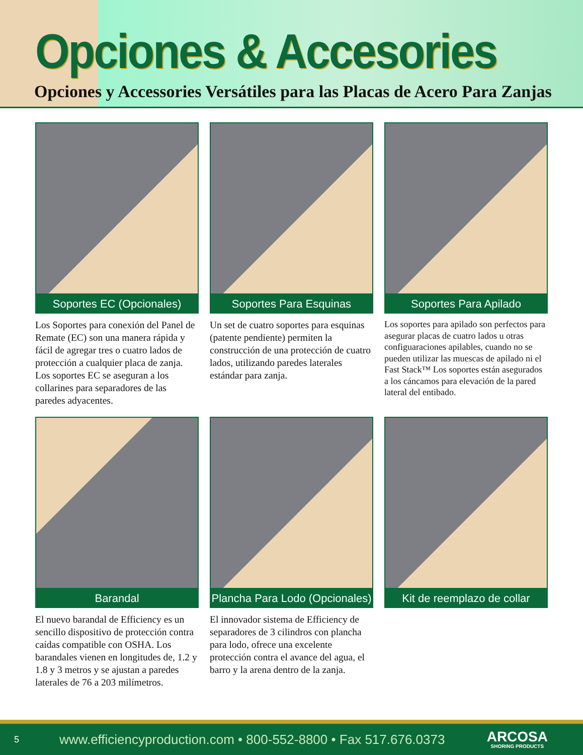Opciones & Accesories
Opciones y Accessories Versátiles para las Placas de Acero Para Zanjas
Soportes EC (Opcionales)
Los Soportes para conexión del Panel de Remate (EC) son una manera rápida y fácil de agregar tres o cuatro lados de protección a cualquier placa de zanja. Los soportes EC se aseguran a los collarines para separadores de las paredes adyacentes.
Soportes Para Esquinas
Un set de cuatro soportes para esquinas (patente pendiente) permiten la construcción de una protección de cuatro lados, utilizando paredes laterales estándar para zanja.
Soportes Para Apilado
Los soportes para apilado son perfectos para asegurar placas de cuatro lados u otras configuaraciones apilables, cuando no se pueden utilizar las muescas de apilado ni el Fast Stack™ Los soportes están asegurados a los cáncamos para elevación de la pared lateral del entibado.
Barandal
El nuevo barandal de Efficiency es un sencillo dispositivo de protección contra caídas compatible con OSHA. Los barandales vienen en longitudes de, 1.2 y 1.8 y 3 metros y se ajustan a paredes laterales de 76 a 203 milímetros.
Plancha Para Lodo (Opcionales)
El innovador sistema de Efficiency de separadores de 3 cilindros con plancha para lodo, ofrece una excelente protección contra el avance del agua, el barro y la arena dentro de la zanja.
Kit de reemplazo de collar
5 www.efficiencyproduction.com • 800-552-8800 • Fax 517.676.0373 ARCOSA
SHORING PRODUCTS